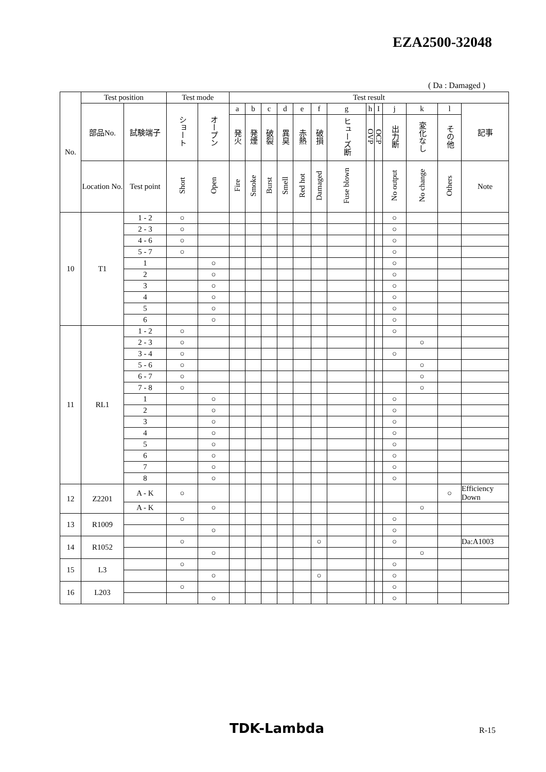EZA2500-32048
( Da : Damaged )
| No. | Test position | | Test mode | | Test result | | | | | | | | | | | | |
| --- | --- | --- | --- | --- | --- | --- | --- | --- | --- | --- | --- | --- | --- | --- | --- | --- | --- |
| | 部品No. | 試験端子 | ショート | オープン | a | b | c | d | e | f | g | h | I | j | k | l | 記事 |
| | | | | | 発火 | 発煙 | 破裂 | 異臭 | 赤熱 | 破損 | ヒューズ断 | OVP | OCP | 出力断 | 変化なし | その他 | |
| | Location No. | Test point | Short | Open | Fire | Smoke | Burst | Smell | Red hot | Damaged | Fuse blown | | | No output | No change | Others | Note |
| 10 | T1 | 1 - 2 | ○ | | | | | | | | | | | ○ | | | |
| | | 2 - 3 | ○ | | | | | | | | | | | ○ | | | |
| | | 4 - 6 | ○ | | | | | | | | | | | ○ | | | |
| | | 5 - 7 | ○ | | | | | | | | | | | ○ | | | |
| | | 1 | | ○ | | | | | | | | | | ○ | | | |
| | | 2 | | ○ | | | | | | | | | | ○ | | | |
| | | 3 | | ○ | | | | | | | | | | ○ | | | |
| | | 4 | | ○ | | | | | | | | | | ○ | | | |
| | | 5 | | ○ | | | | | | | | | | ○ | | | |
| | | 6 | | ○ | | | | | | | | | | ○ | | | |
| 11 | RL1 | 1 - 2 | ○ | | | | | | | | | | | ○ | | | |
| | | 2 - 3 | ○ | | | | | | | | | | | | ○ | | |
| | | 3 - 4 | ○ | | | | | | | | | | | ○ | | | |
| | | 5 - 6 | ○ | | | | | | | | | | | | ○ | | |
| | | 6 - 7 | ○ | | | | | | | | | | | | ○ | | |
| | | 7 - 8 | ○ | | | | | | | | | | | | ○ | | |
| | | 1 | | ○ | | | | | | | | | | ○ | | | |
| | | 2 | | ○ | | | | | | | | | | ○ | | | |
| | | 3 | | ○ | | | | | | | | | | ○ | | | |
| | | 4 | | ○ | | | | | | | | | | ○ | | | |
| | | 5 | | ○ | | | | | | | | | | ○ | | | |
| | | 6 | | ○ | | | | | | | | | | ○ | | | |
| | | 7 | | ○ | | | | | | | | | | ○ | | | |
| | | 8 | | ○ | | | | | | | | | | ○ | | | |
| 12 | Z2201 | A - K | ○ | | | | | | | | | | | | | ○ | Efficiency Down |
| | | A - K | | ○ | | | | | | | | | | | ○ | | |
| 13 | R1009 | | ○ | | | | | | | | | | | ○ | | | |
| | | | | ○ | | | | | | | | | | ○ | | | |
| 14 | R1052 | | ○ | | | | | | | ○ | | | | ○ | | | Da:A1003 |
| | | | | ○ | | | | | | | | | | | ○ | | |
| 15 | L3 | | ○ | | | | | | | | | | | ○ | | | |
| | | | | ○ | | | | | | ○ | | | | ○ | | | |
| 16 | L203 | | ○ | | | | | | | | | | | ○ | | | |
| | | | | ○ | | | | | | | | | | ○ | | | |
TDK-Lambda R-15